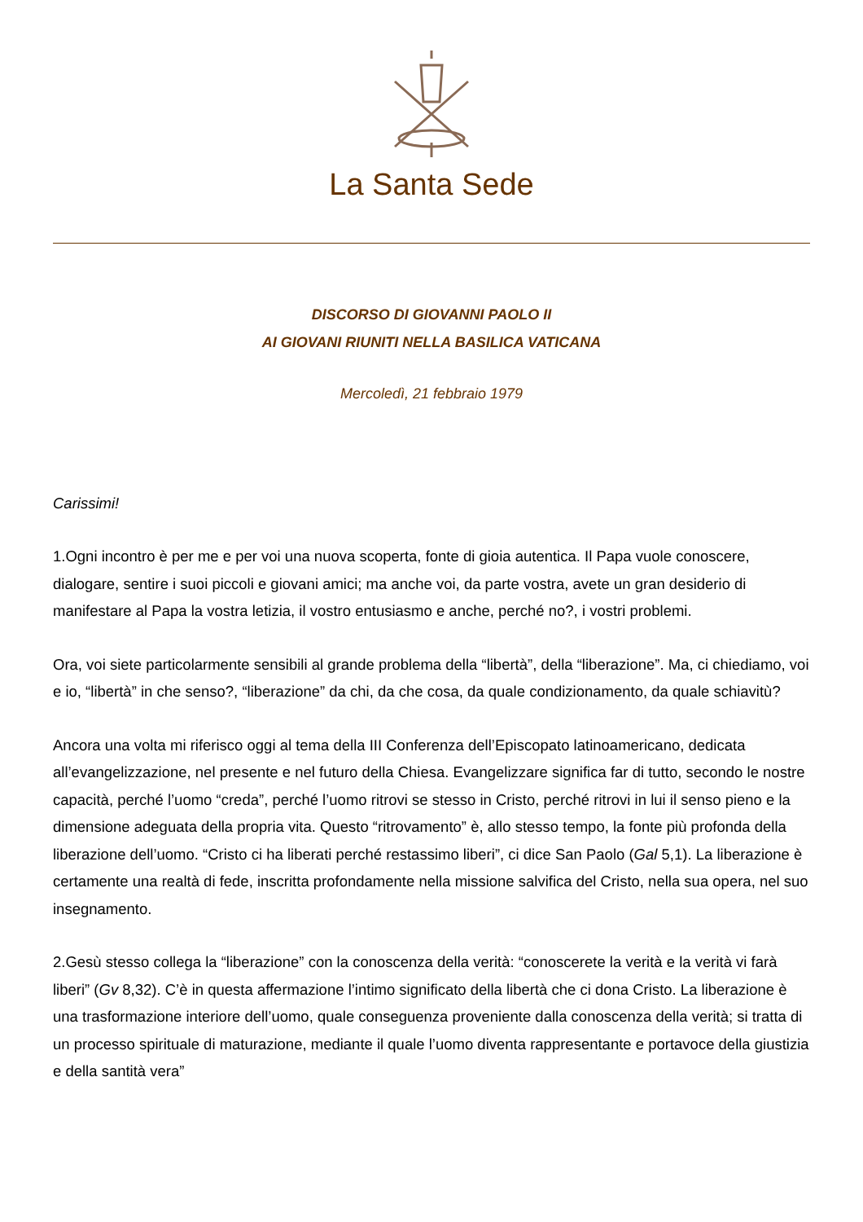La Santa Sede
DISCORSO DI GIOVANNI PAOLO II
AI GIOVANI RIUNITI NELLA BASILICA VATICANA
Mercoledì, 21 febbraio 1979
Carissimi!
1.Ogni incontro è per me e per voi una nuova scoperta, fonte di gioia autentica. Il Papa vuole conoscere, dialogare, sentire i suoi piccoli e giovani amici; ma anche voi, da parte vostra, avete un gran desiderio di manifestare al Papa la vostra letizia, il vostro entusiasmo e anche, perché no?, i vostri problemi.
Ora, voi siete particolarmente sensibili al grande problema della “libertà”, della “liberazione”. Ma, ci chiediamo, voi e io, “libertà” in che senso?, “liberazione” da chi, da che cosa, da quale condizionamento, da quale schiavitù?
Ancora una volta mi riferisco oggi al tema della III Conferenza dell’Episcopato latinoamericano, dedicata all’evangelizzazione, nel presente e nel futuro della Chiesa. Evangelizzare significa far di tutto, secondo le nostre capacità, perché l’uomo “creda”, perché l’uomo ritrovi se stesso in Cristo, perché ritrovi in lui il senso pieno e la dimensione adeguata della propria vita. Questo “ritrovamento” è, allo stesso tempo, la fonte più profonda della liberazione dell’uomo. “Cristo ci ha liberati perché restassimo liberi”, ci dice San Paolo (Gal 5,1). La liberazione è certamente una realtà di fede, inscritta profondamente nella missione salvifica del Cristo, nella sua opera, nel suo insegnamento.
2.Gesù stesso collega la “liberazione” con la conoscenza della verità: “conoscerete la verità e la verità vi farà liberi” (Gv 8,32). C’è in questa affermazione l’intimo significato della libertà che ci dona Cristo. La liberazione è una trasformazione interiore dell’uomo, quale conseguenza proveniente dalla conoscenza della verità; si tratta di un processo spirituale di maturazione, mediante il quale l’uomo diventa rappresentante e portavoce della giustizia e della santità vera”